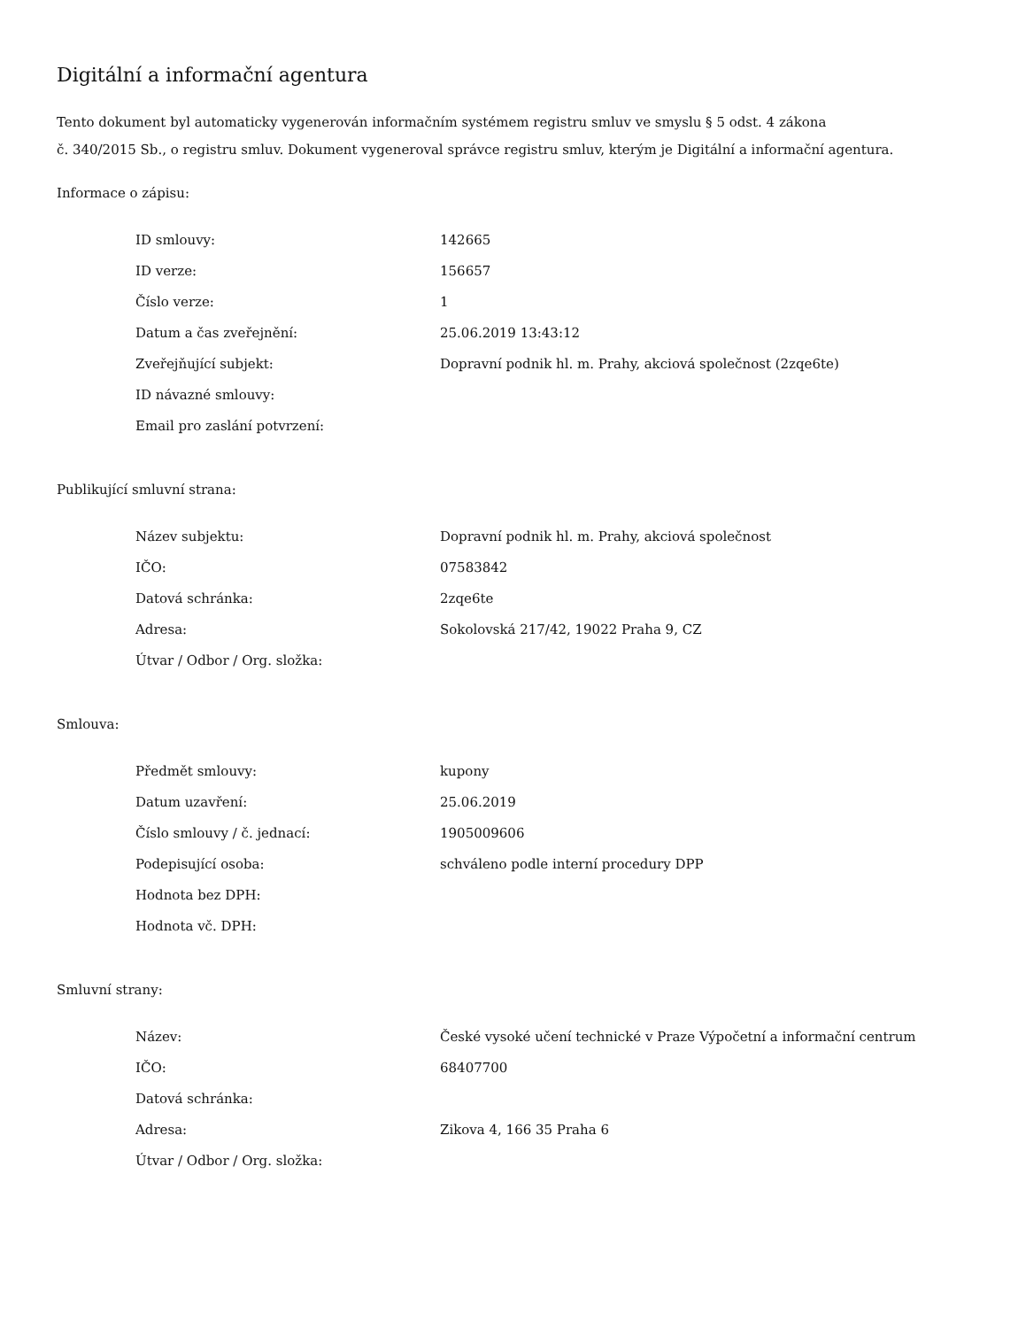Digitální a informační agentura
Tento dokument byl automaticky vygenerován informačním systémem registru smluv ve smyslu § 5 odst. 4 zákona
č. 340/2015 Sb., o registru smluv. Dokument vygeneroval správce registru smluv, kterým je Digitální a informační agentura.
Informace o zápisu:
| ID smlouvy: | 142665 |
| ID verze: | 156657 |
| Číslo verze: | 1 |
| Datum a čas zveřejnění: | 25.06.2019 13:43:12 |
| Zveřejňující subjekt: | Dopravní podnik hl. m. Prahy, akciová společnost (2zqe6te) |
| ID návazné smlouvy: | |
| Email pro zaslání potvrzení: | |
Publikující smluvní strana:
| Název subjektu: | Dopravní podnik hl. m. Prahy, akciová společnost |
| IČO: | 07583842 |
| Datová schránka: | 2zqe6te |
| Adresa: | Sokolovská 217/42, 19022 Praha 9, CZ |
| Útvar / Odbor / Org. složka: | |
Smlouva:
| Předmět smlouvy: | kupony |
| Datum uzavření: | 25.06.2019 |
| Číslo smlouvy / č. jednací: | 1905009606 |
| Podepisující osoba: | schváleno podle interní procedury DPP |
| Hodnota bez DPH: | |
| Hodnota vč. DPH: | |
Smluvní strany:
| Název: | České vysoké učení technické v Praze Výpočetní a informační centrum |
| IČO: | 68407700 |
| Datová schránka: | |
| Adresa: | Zikova 4, 166 35 Praha 6 |
| Útvar / Odbor / Org. složka: | |